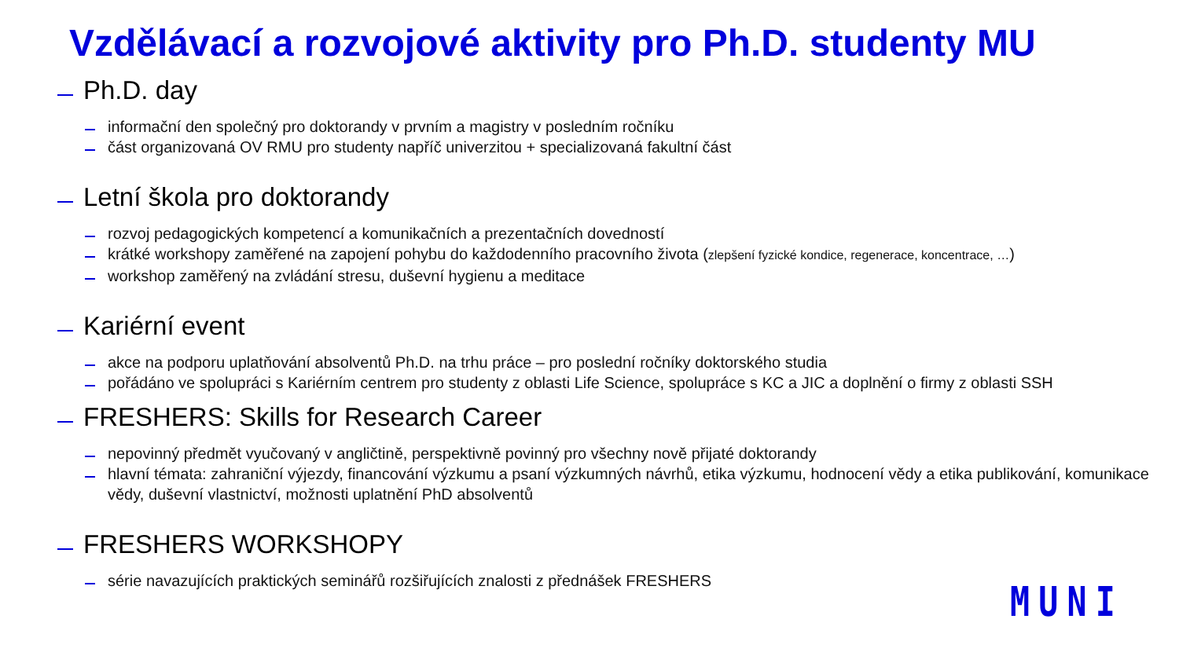Vzdělávací a rozvojové aktivity pro Ph.D. studenty MU
Ph.D. day
informační den společný pro doktorandy v prvním a magistry v posledním ročníku
část organizovaná OV RMU pro studenty napříč univerzitou + specializovaná fakultní část
Letní škola pro doktorandy
rozvoj pedagogických kompetencí a komunikačních a prezentačních dovedností
krátké workshopy zaměřené na zapojení pohybu do každodenního pracovního života (zlepšení fyzické kondice, regenerace, koncentrace, …)
workshop zaměřený na zvládání stresu, duševní hygienu a meditace
Kariérní event
akce na podporu uplatňování absolventů Ph.D. na trhu práce – pro poslední ročníky doktorského studia
pořádáno ve spolupráci s Kariérním centrem pro studenty z oblasti Life Science, spolupráce s KC a JIC a doplnění o firmy z oblasti SSH
FRESHERS: Skills for Research Career
nepovinný předmět vyučovaný v angličtině, perspektivně povinný pro všechny nově přijaté doktorandy
hlavní témata: zahraniční výjezdy, financování výzkumu a psaní výzkumných návrhů, etika výzkumu, hodnocení vědy a etika publikování, komunikace vědy, duševní vlastnictví, možnosti uplatnění PhD absolventů
FRESHERS WORKSHOPY
série navazujících praktických seminářů rozšiřujících znalosti z přednášek FRESHERS
MUNI